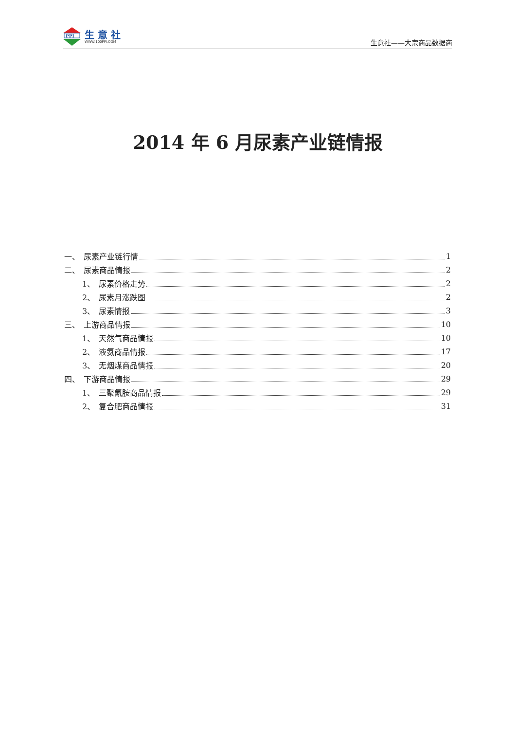PPI
生 意 社
WWW.100PPI.COM
生意社——大宗商品数据商
2014 年 6 月尿素产业链情报
一、　尿素产业链行情 1
二、　尿素商品情报 2
1、　尿素价格走势 2
2、　尿素月涨跌图 2
3、　尿素情报 3
三、　上游商品情报 10
1、　天然气商品情报 10
2、　液氨商品情报 17
3、　无烟煤商品情报 20
四、　下游商品情报 29
1、　三聚氰胺商品情报 29
2、　复合肥商品情报 31